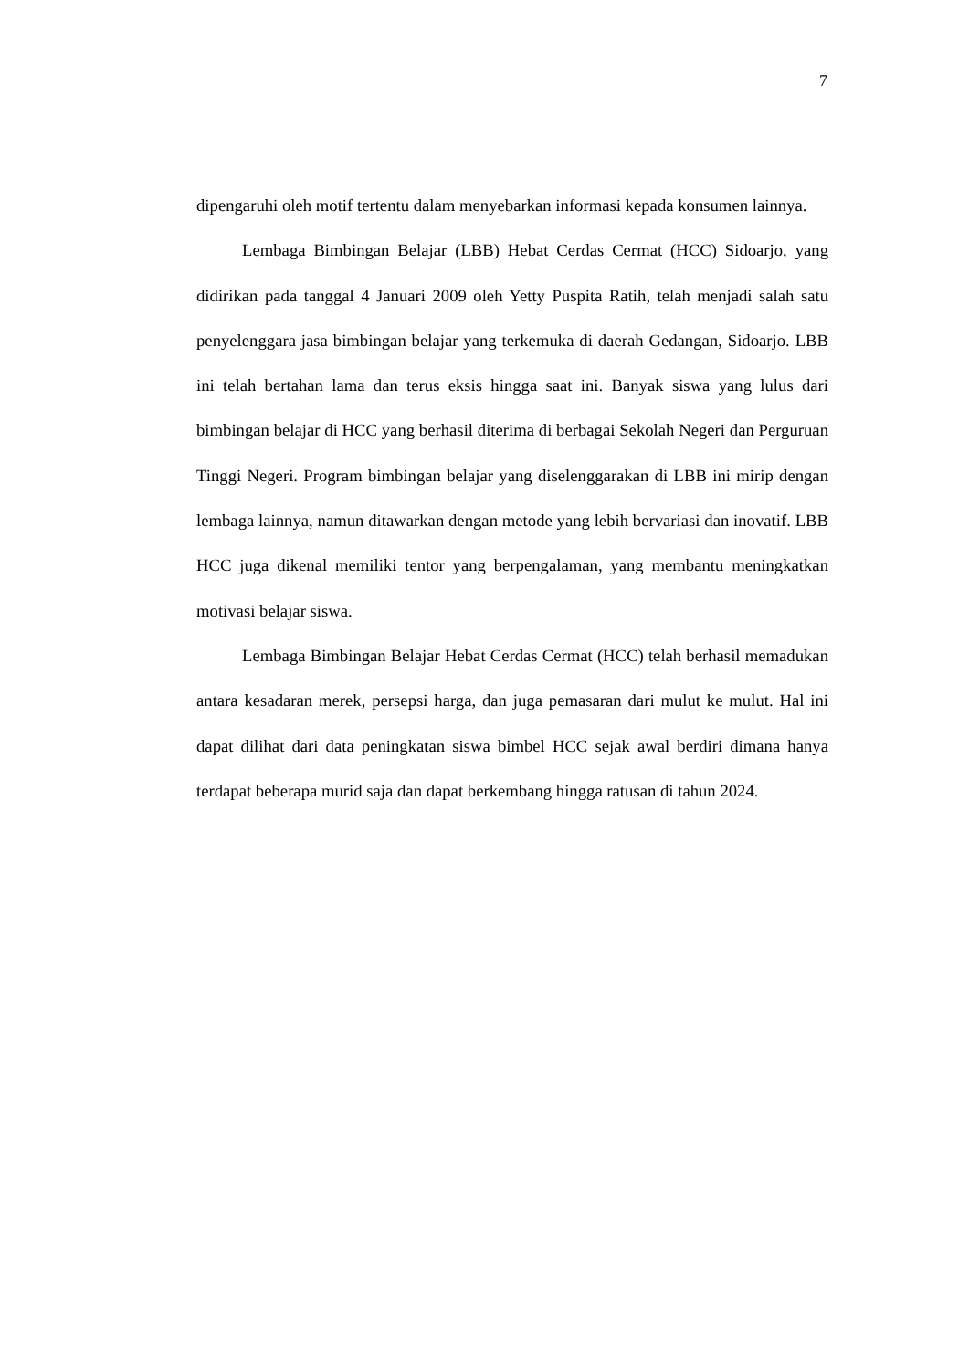7
dipengaruhi oleh motif tertentu dalam menyebarkan informasi kepada konsumen lainnya.
Lembaga Bimbingan Belajar (LBB) Hebat Cerdas Cermat (HCC) Sidoarjo, yang didirikan pada tanggal 4 Januari 2009 oleh Yetty Puspita Ratih, telah menjadi salah satu penyelenggara jasa bimbingan belajar yang terkemuka di daerah Gedangan, Sidoarjo. LBB ini telah bertahan lama dan terus eksis hingga saat ini. Banyak siswa yang lulus dari bimbingan belajar di HCC yang berhasil diterima di berbagai Sekolah Negeri dan Perguruan Tinggi Negeri. Program bimbingan belajar yang diselenggarakan di LBB ini mirip dengan lembaga lainnya, namun ditawarkan dengan metode yang lebih bervariasi dan inovatif. LBB HCC juga dikenal memiliki tentor yang berpengalaman, yang membantu meningkatkan motivasi belajar siswa.
Lembaga Bimbingan Belajar Hebat Cerdas Cermat (HCC) telah berhasil memadukan antara kesadaran merek, persepsi harga, dan juga pemasaran dari mulut ke mulut. Hal ini dapat dilihat dari data peningkatan siswa bimbel HCC sejak awal berdiri dimana hanya terdapat beberapa murid saja dan dapat berkembang hingga ratusan di tahun 2024.